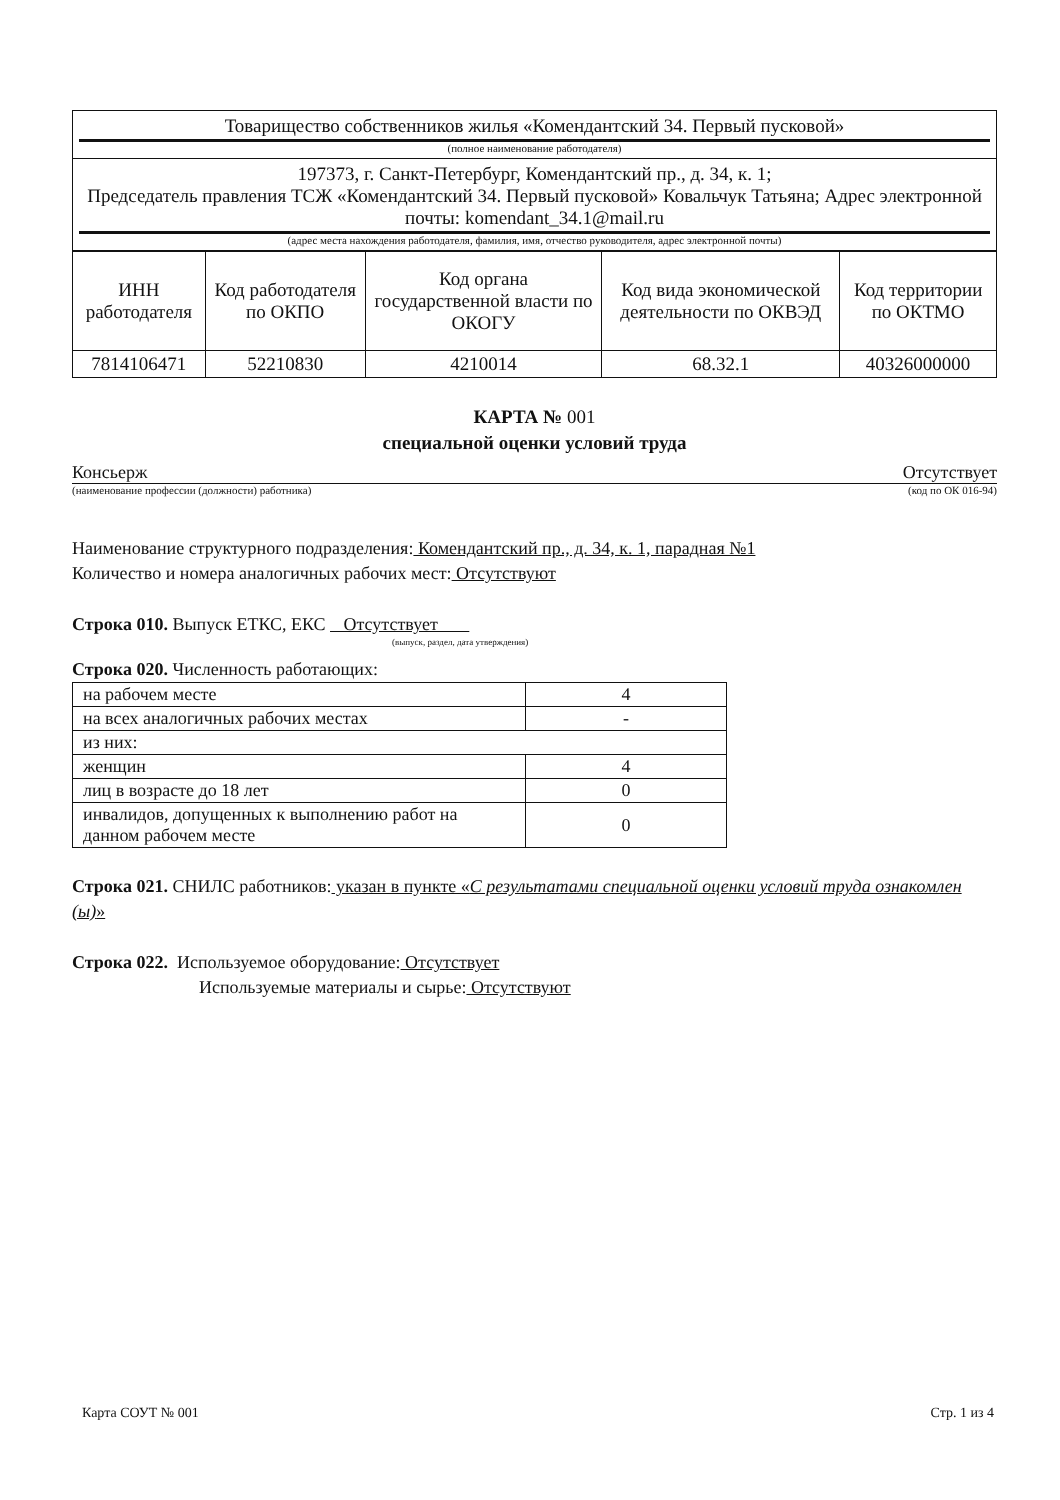| Товарищество собственников жилья «Комендантский 34. Первый пусковой» (полное наименование работодателя) |
| 197373, г. Санкт-Петербург, Комендантский пр., д. 34, к. 1; Председатель правления ТСЖ «Комендантский 34. Первый пусковой» Ковальчук Татьяна; Адрес электронной почты: komendant_34.1@mail.ru (адрес места нахождения работодателя, фамилия, имя, отчество руководителя, адрес электронной почты) |
| ИНН работодателя | Код работодателя по ОКПО | Код органа государственной власти по ОКОГУ | Код вида экономической деятельности по ОКВЭД | Код территории по ОКТМО |
| --- | --- | --- | --- | --- |
| 7814106471 | 52210830 | 4210014 | 68.32.1 | 40326000000 |
КАРТА № 001
специальной оценки условий труда
Консьерж Отсутствует
(наименование профессии (должности) работника) (код по ОК 016-94)
Наименование структурного подразделения: Комендантский пр., д. 34, к. 1, парадная №1
Количество и номера аналогичных рабочих мест: Отсутствуют
Строка 010. Выпуск ЕТКС, ЕКС Отсутствует
(выпуск, раздел, дата утверждения)
Строка 020. Численность работающих:
| на рабочем месте | 4 |
| на всех аналогичных рабочих местах | - |
| из них: | |
| женщин | 4 |
| лиц в возрасте до 18 лет | 0 |
| инвалидов, допущенных к выполнению работ на данном рабочем месте | 0 |
Строка 021. СНИЛС работников: указан в пункте «С результатами специальной оценки условий труда ознакомлен (ы)»
Строка 022. Используемое оборудование: Отсутствует
Используемые материалы и сырье: Отсутствуют
Карта СОУТ № 001 Стр. 1 из 4